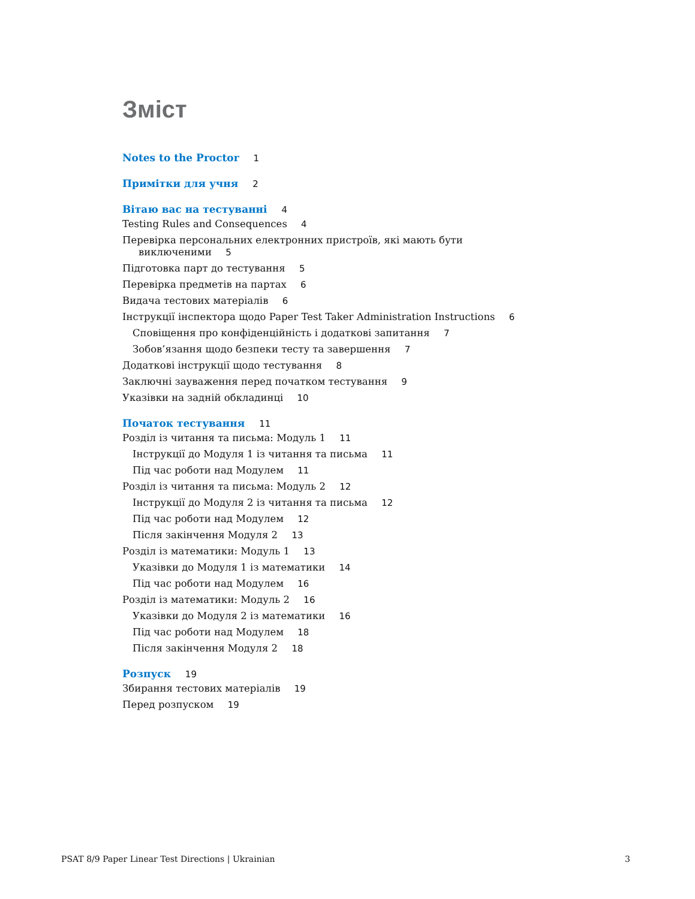Зміст
Notes to the Proctor 1
Примітки для учня 2
Вітаю вас на тестуванні 4
Testing Rules and Consequences 4
Перевірка персональних електронних пристроїв, які мають бути виключеними 5
Підготовка парт до тестування 5
Перевірка предметів на партах 6
Видача тестових матеріалів 6
Інструкції інспектора щодо Paper Test Taker Administration Instructions 6
Сповіщення про конфіденційність і додаткові запитання 7
Зобов’язання щодо безпеки тесту та завершення 7
Додаткові інструкції щодо тестування 8
Заключні зауваження перед початком тестування 9
Указівки на задній обкладинці 10
Початок тестування 11
Розділ із читання та письма: Модуль 1 11
Інструкції до Модуля 1 із читання та письма 11
Під час роботи над Модулем 11
Розділ із читання та письма: Модуль 2 12
Інструкції до Модуля 2 із читання та письма 12
Під час роботи над Модулем 12
Після закінчення Модуля 2 13
Розділ із математики: Модуль 1 13
Указівки до Модуля 1 із математики 14
Під час роботи над Модулем 16
Розділ із математики: Модуль 2 16
Указівки до Модуля 2 із математики 16
Під час роботи над Модулем 18
Після закінчення Модуля 2 18
Розпуск 19
Збирання тестових матеріалів 19
Перед розпуском 19
PSAT 8/9 Paper Linear Test Directions | Ukrainian 3